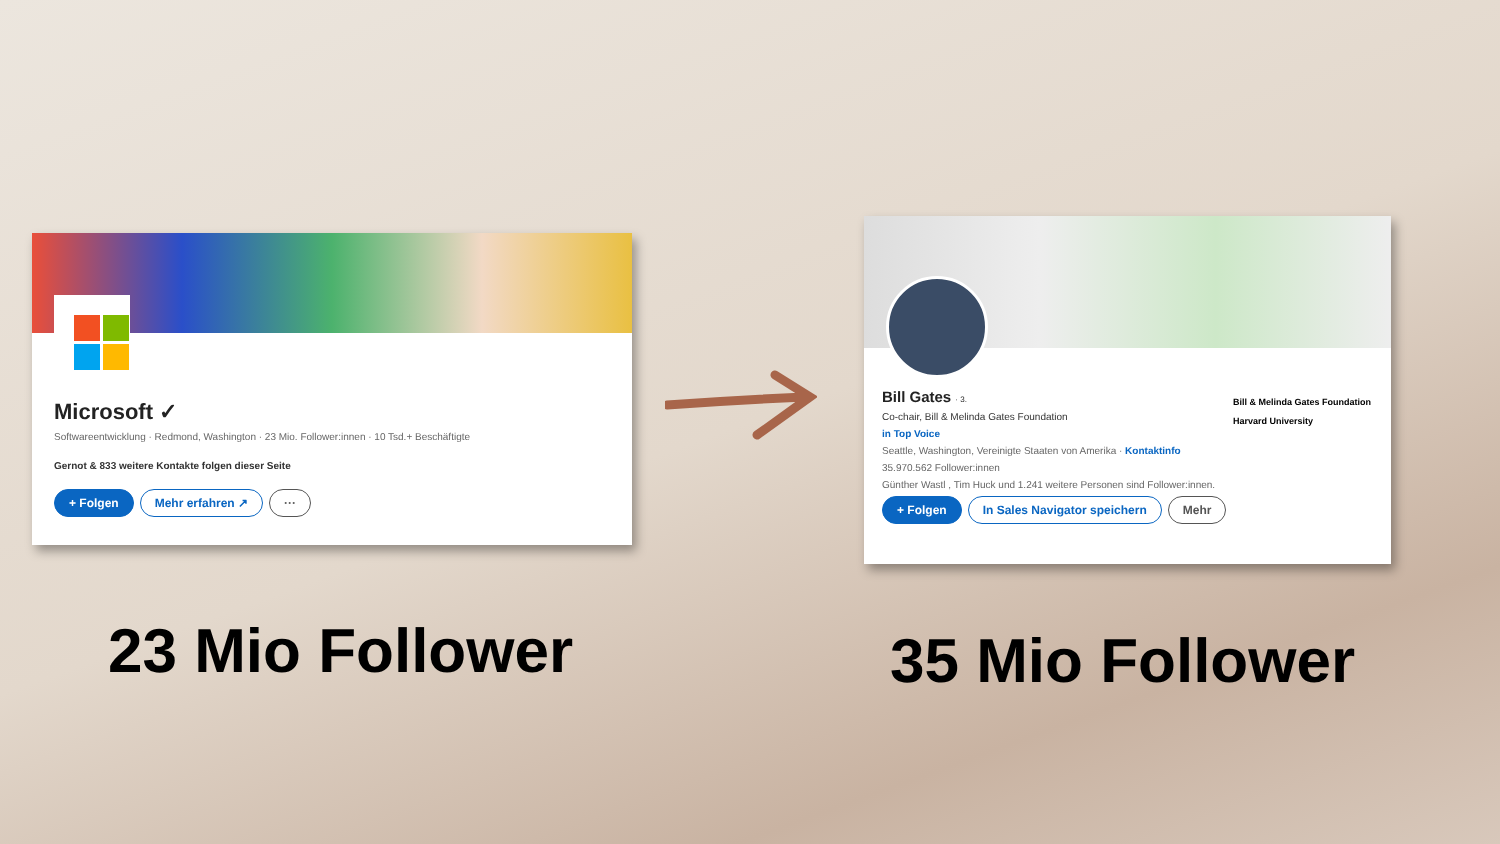Microsoft ✓
Softwareentwicklung · Redmond, Washington · 23 Mio. Follower:innen · 10 Tsd.+ Beschäftigte
Gernot & 833 weitere Kontakte folgen dieser Seite
+ Folgen Mehr erfahren ↗ ···
Bill Gates · 3.
Co-chair, Bill & Melinda Gates Foundation
in Top Voice
Seattle, Washington, Vereinigte Staaten von Amerika · Kontaktinfo
35.970.562 Follower:innen
Günther Wastl , Tim Huck und 1.241 weitere Personen sind Follower:innen.
+ Folgen In Sales Navigator speichern Mehr
Bill & Melinda Gates Foundation
Harvard University
23 Mio Follower 35 Mio Follower